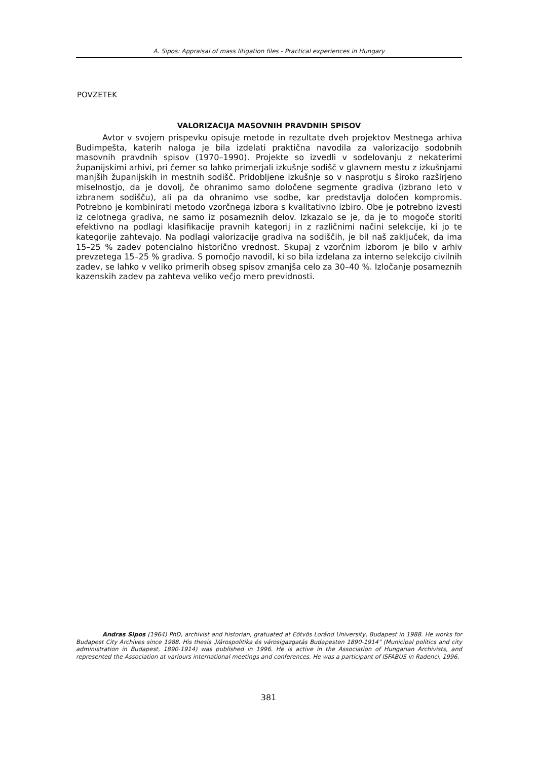A. Sipos: Appraisal of mass litigation files - Practical experiences in Hungary
POVZETEK
VALORIZACIJA MASOVNIH PRAVDNIH SPISOV
Avtor v svojem prispevku opisuje metode in rezultate dveh projektov Mestnega arhiva Budimpešta, katerih naloga je bila izdelati praktična navodila za valorizacijo sodobnih masovnih pravdnih spisov (1970–1990). Projekte so izvedli v sodelovanju z nekaterimi županijskimi arhivi, pri čemer so lahko primerjali izkušnje sodišč v glavnem mestu z izkušnjami manjših županijskih in mestnih sodišč. Pridobljene izkušnje so v nasprotju s široko razširjeno miselnostjo, da je dovolj, če ohranimo samo določene segmente gradiva (izbrano leto v izbranem sodišču), ali pa da ohranimo vse sodbe, kar predstavlja določen kompromis. Potrebno je kombinirati metodo vzorčnega izbora s kvalitativno izbiro. Obe je potrebno izvesti iz celotnega gradiva, ne samo iz posameznih delov. Izkazalo se je, da je to mogoče storiti efektivno na podlagi klasifikacije pravnih kategorij in z različnimi načini selekcije, ki jo te kategorije zahtevajo. Na podlagi valorizacije gradiva na sodiščih, je bil naš zaključek, da ima 15–25 % zadev potencialno historično vrednost. Skupaj z vzorčnim izborom je bilo v arhiv prevzetega 15–25 % gradiva. S pomočjo navodil, ki so bila izdelana za interno selekcijo civilnih zadev, se lahko v veliko primerih obseg spisov zmanjša celo za 30–40 %. Izločanje posameznih kazenskih zadev pa zahteva veliko večjo mero previdnosti.
Andras Sipos (1964) PhD, archivist and historian, gratuated at Eötvös Loránd University, Budapest in 1988. He works for Budapest City Archives since 1988. His thesis „Várospolitika és városigazgatás Budapesten 1890-1914" (Municipal politics and city administration in Budapest, 1890-1914) was published in 1996. He is active in the Association of Hungarian Archivists, and represented the Association at variours international meetings and conferences. He was a participant of ISFABUS in Radenci, 1996.
381